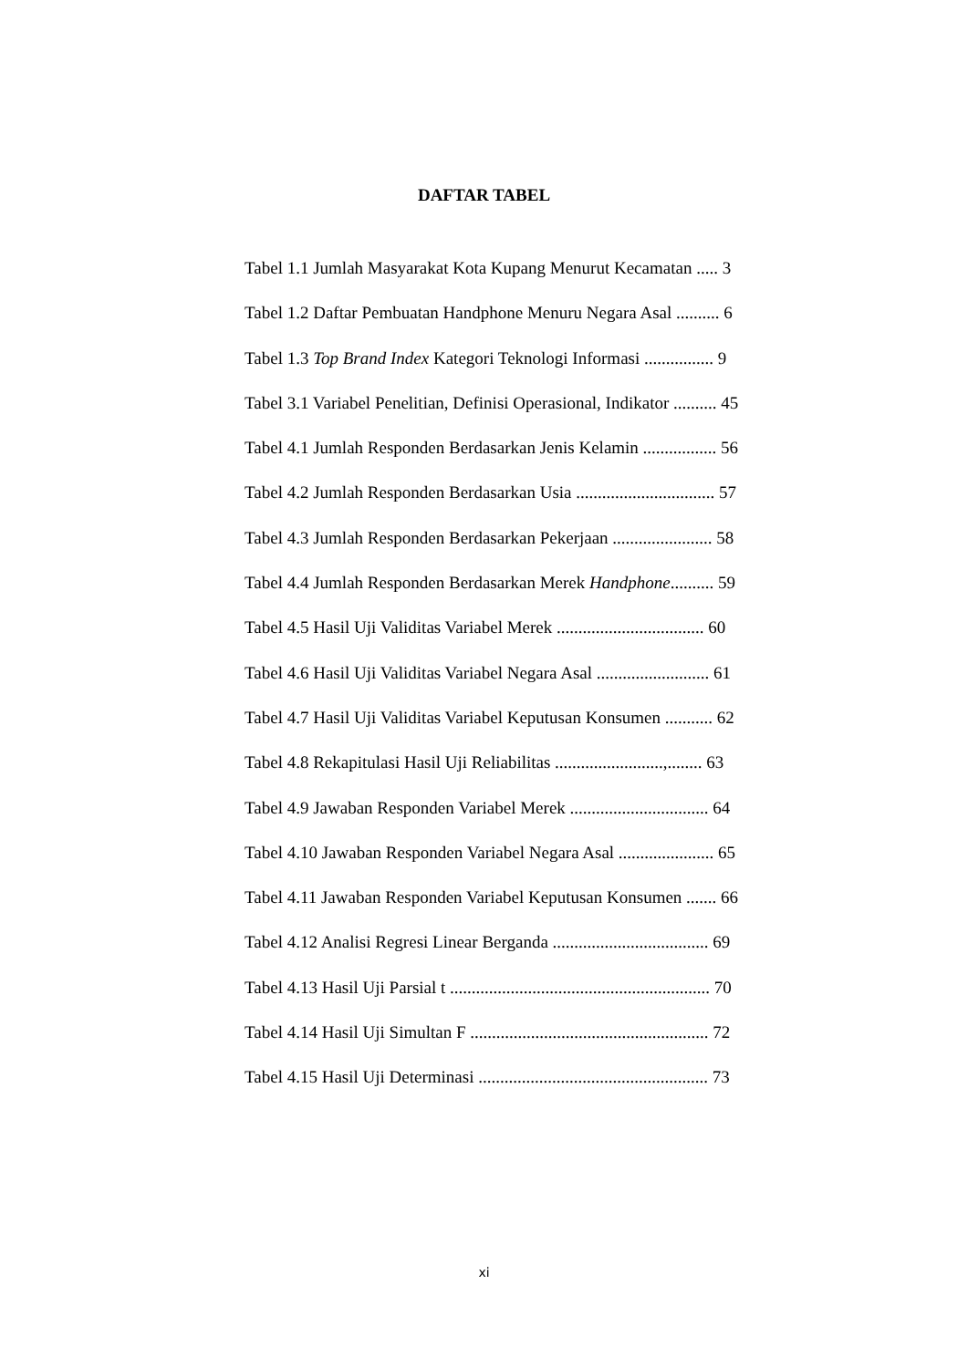DAFTAR TABEL
Tabel 1.1 Jumlah Masyarakat Kota Kupang Menurut Kecamatan ..... 3
Tabel 1.2 Daftar Pembuatan Handphone Menuru Negara Asal .......... 6
Tabel 1.3 Top Brand Index Kategori Teknologi Informasi ................ 9
Tabel 3.1 Variabel Penelitian, Definisi Operasional, Indikator .......... 45
Tabel 4.1 Jumlah Responden Berdasarkan Jenis Kelamin ................. 56
Tabel 4.2 Jumlah Responden Berdasarkan Usia ................................ 57
Tabel 4.3 Jumlah Responden Berdasarkan Pekerjaan ....................... 58
Tabel 4.4 Jumlah Responden Berdasarkan Merek Handphone.......... 59
Tabel 4.5 Hasil Uji Validitas Variabel Merek .................................. 60
Tabel 4.6 Hasil Uji Validitas Variabel Negara Asal .......................... 61
Tabel 4.7 Hasil Uji Validitas Variabel Keputusan Konsumen ........... 62
Tabel 4.8 Rekapitulasi Hasil Uji Reliabilitas .........................,........ 63
Tabel 4.9 Jawaban Responden Variabel Merek ................................ 64
Tabel 4.10 Jawaban Responden Variabel Negara Asal ...................... 65
Tabel 4.11 Jawaban Responden Variabel Keputusan Konsumen ....... 66
Tabel 4.12 Analisi Regresi Linear Berganda .................................... 69
Tabel 4.13 Hasil Uji Parsial t ............................................................ 70
Tabel 4.14 Hasil Uji Simultan F ....................................................... 72
Tabel 4.15 Hasil Uji Determinasi ..................................................... 73
xi